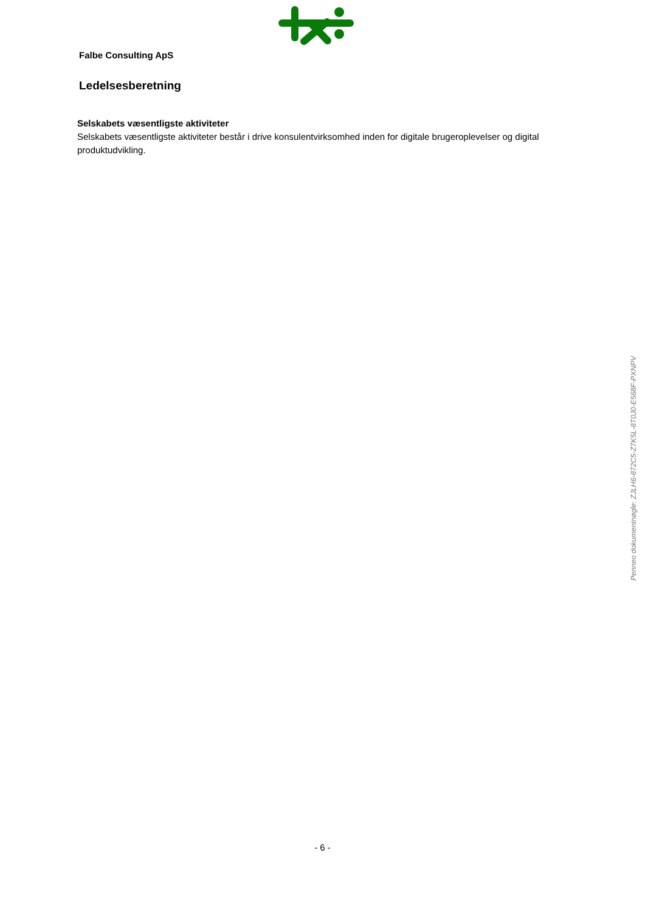Falbe Consulting ApS
Ledelsesberetning
Selskabets væsentligste aktiviteter
Selskabets væsentligste aktiviteter består i drive konsulentvirksomhed inden for digitale brugeroplevelser og digital produktudvikling.
- 6 -
Penneo dokumentnøgle: ZJLH6-872C5-Z7K5L-8T0J0-E568F-PXNPV